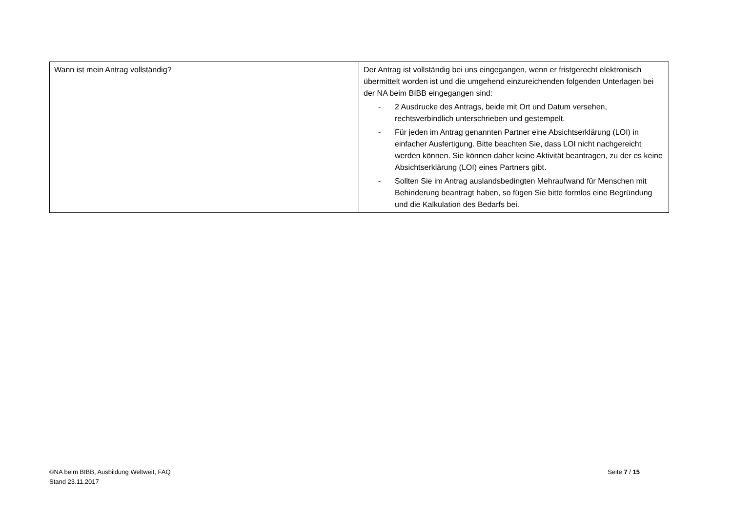| Wann ist mein Antrag vollständig? | Der Antrag ist vollständig bei uns eingegangen, wenn er fristgerecht elektronisch übermittelt worden ist und die umgehend einzureichenden folgenden Unterlagen bei der NA beim BIBB eingegangen sind: - 2 Ausdrucke des Antrags, beide mit Ort und Datum versehen, rechtsverbindlich unterschrieben und gestempelt. - Für jeden im Antrag genannten Partner eine Absichtserklärung (LOI) in einfacher Ausfertigung. Bitte beachten Sie, dass LOI nicht nachgereicht werden können. Sie können daher keine Aktivität beantragen, zu der es keine Absichtserklärung (LOI) eines Partners gibt. - Sollten Sie im Antrag auslandsbedingten Mehraufwand für Menschen mit Behinderung beantragt haben, so fügen Sie bitte formlos eine Begründung und die Kalkulation des Bedarfs bei. |
©NA beim BIBB, Ausbildung Weltweit, FAQ
Stand 23.11.2017
Seite 7 / 15